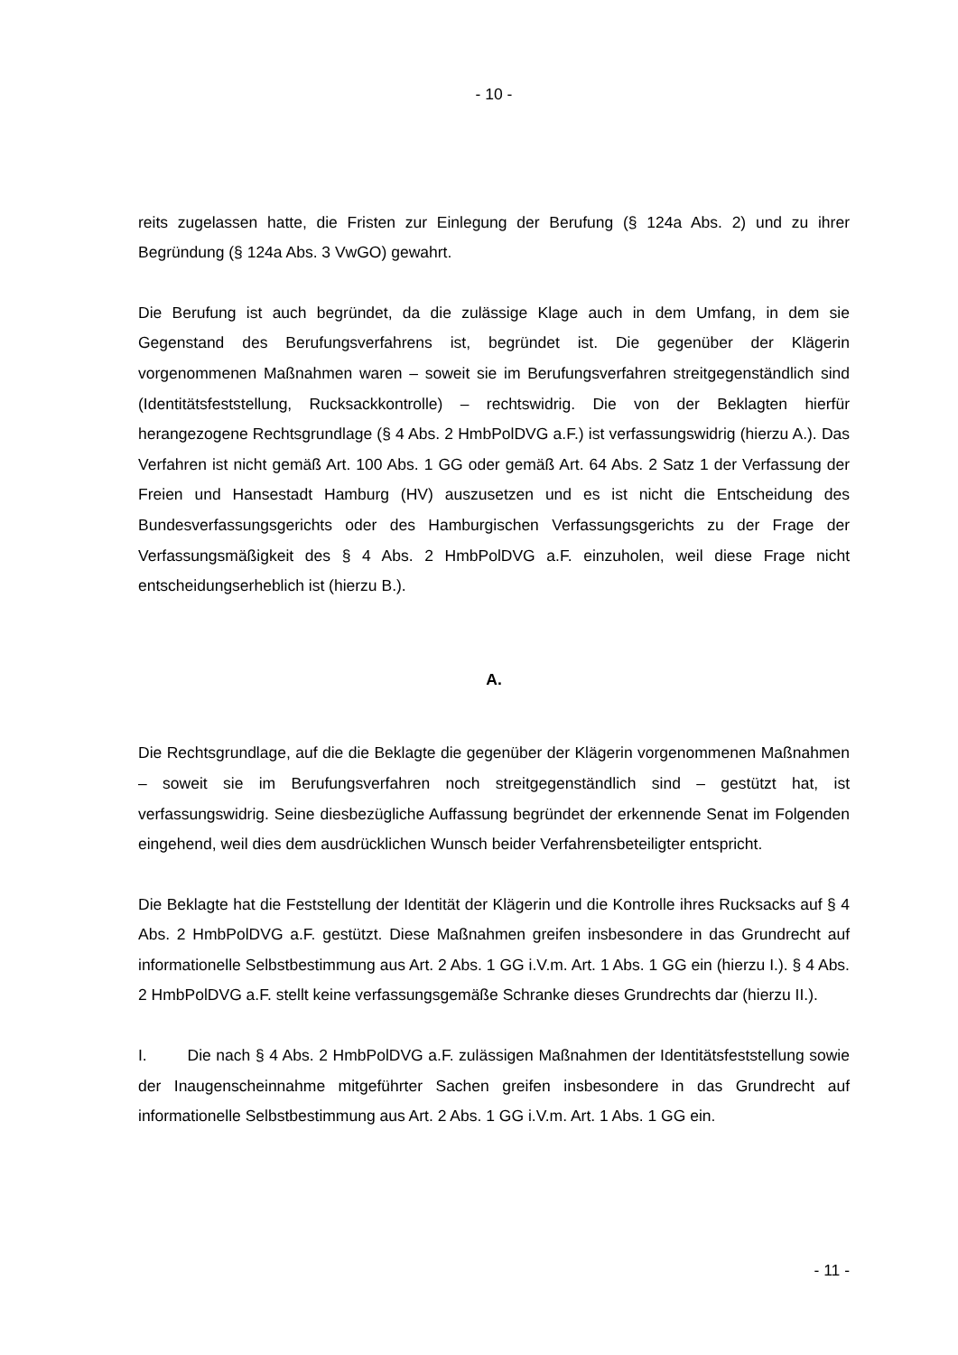- 10 -
reits zugelassen hatte, die Fristen zur Einlegung der Berufung (§ 124a Abs. 2) und zu ihrer Begründung (§ 124a Abs. 3 VwGO) gewahrt.
Die Berufung ist auch begründet, da die zulässige Klage auch in dem Umfang, in dem sie Gegenstand des Berufungsverfahrens ist, begründet ist. Die gegenüber der Klägerin vorgenommenen Maßnahmen waren – soweit sie im Berufungsverfahren streitgegenständlich sind (Identitätsfeststellung, Rucksackkontrolle) – rechtswidrig. Die von der Beklagten hierfür herangezogene Rechtsgrundlage (§ 4 Abs. 2 HmbPolDVG a.F.) ist verfassungswidrig (hierzu A.). Das Verfahren ist nicht gemäß Art. 100 Abs. 1 GG oder gemäß Art. 64 Abs. 2 Satz 1 der Verfassung der Freien und Hansestadt Hamburg (HV) auszusetzen und es ist nicht die Entscheidung des Bundesverfassungsgerichts oder des Hamburgischen Verfassungsgerichts zu der Frage der Verfassungsmäßigkeit des § 4 Abs. 2 HmbPolDVG a.F. einzuholen, weil diese Frage nicht entscheidungserheblich ist (hierzu B.).
A.
Die Rechtsgrundlage, auf die die Beklagte die gegenüber der Klägerin vorgenommenen Maßnahmen – soweit sie im Berufungsverfahren noch streitgegenständlich sind – gestützt hat, ist verfassungswidrig. Seine diesbezügliche Auffassung begründet der erkennende Senat im Folgenden eingehend, weil dies dem ausdrücklichen Wunsch beider Verfahrensbeteiligter entspricht.
Die Beklagte hat die Feststellung der Identität der Klägerin und die Kontrolle ihres Rucksacks auf § 4 Abs. 2 HmbPolDVG a.F. gestützt. Diese Maßnahmen greifen insbesondere in das Grundrecht auf informationelle Selbstbestimmung aus Art. 2 Abs. 1 GG i.V.m. Art. 1 Abs. 1 GG ein (hierzu I.). § 4 Abs. 2 HmbPolDVG a.F. stellt keine verfassungsgemäße Schranke dieses Grundrechts dar (hierzu II.).
I. Die nach § 4 Abs. 2 HmbPolDVG a.F. zulässigen Maßnahmen der Identitätsfeststellung sowie der Inaugenscheinnahme mitgeführter Sachen greifen insbesondere in das Grundrecht auf informationelle Selbstbestimmung aus Art. 2 Abs. 1 GG i.V.m. Art. 1 Abs. 1 GG ein.
- 11 -